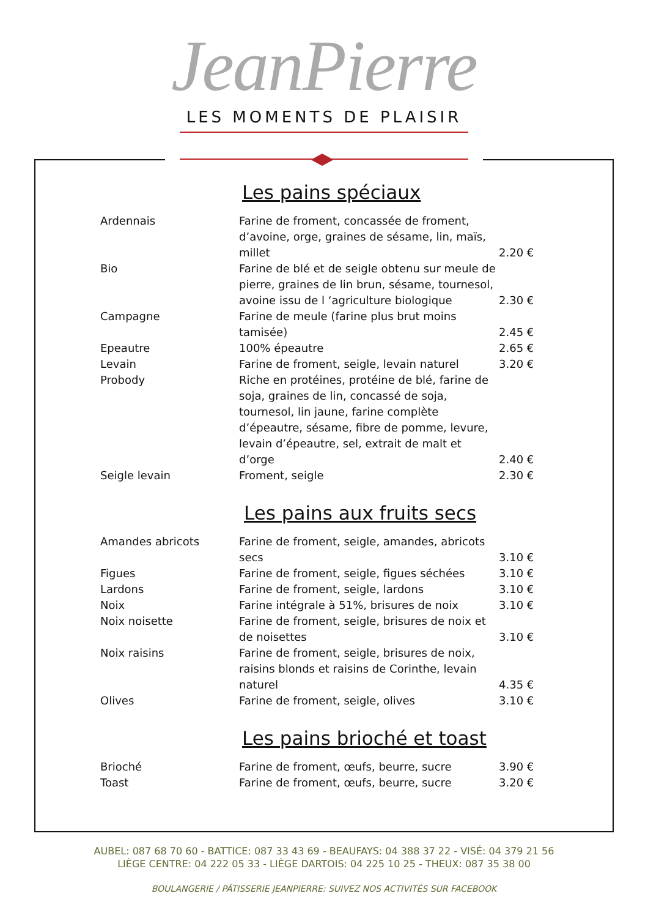JeanPierre
LES MOMENTS DE PLAISIR
Les pains spéciaux
| Ardennais | Farine de froment, concassée de froment, d’avoine, orge, graines de sésame, lin, maïs, millet | 2.20 € |
| Bio | Farine de blé et de seigle obtenu sur meule de pierre, graines de lin brun, sésame, tournesol, avoine issu de l ‘agriculture biologique | 2.30 € |
| Campagne | Farine de meule (farine plus brut moins tamisée) | 2.45 € |
| Epeautre | 100% épeautre | 2.65 € |
| Levain | Farine de froment, seigle, levain naturel | 3.20 € |
| Probody | Riche en protéines, protéine de blé, farine de soja, graines de lin, concassé de soja, tournesol, lin jaune, farine complète d’épeautre, sésame, fibre de pomme, levure, levain d’épeautre, sel, extrait de malt et d’orge | 2.40 € |
| Seigle levain | Froment, seigle | 2.30 € |
Les pains aux fruits secs
| Amandes abricots | Farine de froment, seigle, amandes, abricots secs | 3.10 € |
| Figues | Farine de froment, seigle, figues séchées | 3.10 € |
| Lardons | Farine de froment, seigle, lardons | 3.10 € |
| Noix | Farine intégrale à 51%, brisures de noix | 3.10 € |
| Noix noisette | Farine de froment, seigle, brisures de noix et de noisettes | 3.10 € |
| Noix raisins | Farine de froment, seigle, brisures de noix, raisins blonds et raisins de Corinthe, levain naturel | 4.35 € |
| Olives | Farine de froment, seigle, olives | 3.10 € |
Les pains brioché et toast
| Brioché | Farine de froment, œufs, beurre, sucre | 3.90 € |
| Toast | Farine de froment, œufs, beurre, sucre | 3.20 € |
AUBEL: 087 68 70 60 - BATTICE: 087 33 43 69 - BEAUFAYS: 04 388 37 22 - VISÉ: 04 379 21 56
LIÈGE CENTRE: 04 222 05 33 - LIÈGE DARTOIS: 04 225 10 25 - THEUX: 087 35 38 00
BOULANGERIE / PÂTISSERIE JEANPIERRE: SUIVEZ NOS ACTIVITÉS SUR FACEBOOK